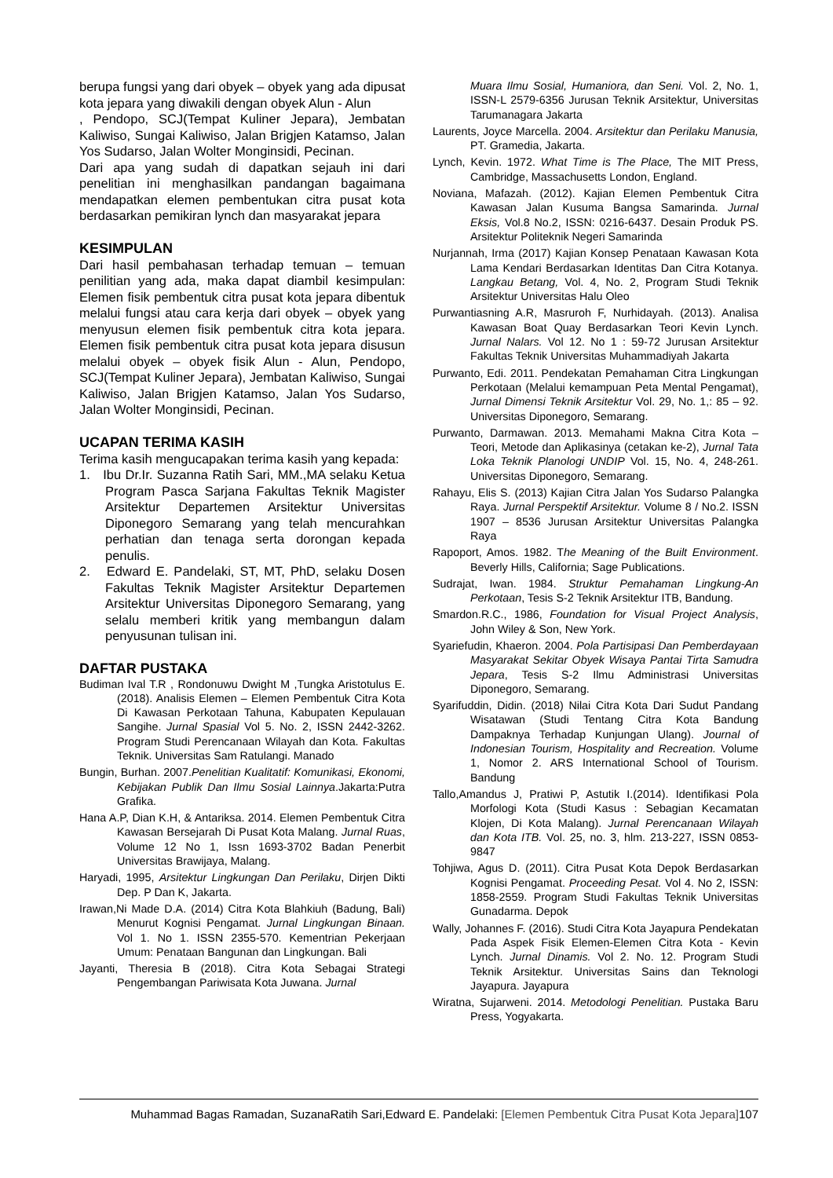berupa fungsi yang dari obyek – obyek yang ada dipusat kota jepara yang diwakili dengan obyek Alun - Alun
, Pendopo, SCJ(Tempat Kuliner Jepara), Jembatan Kaliwiso, Sungai Kaliwiso, Jalan Brigjen Katamso, Jalan Yos Sudarso, Jalan Wolter Monginsidi, Pecinan.
Dari apa yang sudah di dapatkan sejauh ini dari penelitian ini menghasilkan pandangan bagaimana mendapatkan elemen pembentukan citra pusat kota berdasarkan pemikiran lynch dan masyarakat jepara
KESIMPULAN
Dari hasil pembahasan terhadap temuan – temuan penilitian yang ada, maka dapat diambil kesimpulan: Elemen fisik pembentuk citra pusat kota jepara dibentuk melalui fungsi atau cara kerja dari obyek – obyek yang menyusun elemen fisik pembentuk citra kota jepara. Elemen fisik pembentuk citra pusat kota jepara disusun melalui obyek – obyek fisik Alun - Alun, Pendopo, SCJ(Tempat Kuliner Jepara), Jembatan Kaliwiso, Sungai Kaliwiso, Jalan Brigjen Katamso, Jalan Yos Sudarso, Jalan Wolter Monginsidi, Pecinan.
UCAPAN TERIMA KASIH
Terima kasih mengucapakan terima kasih yang kepada:
1. Ibu Dr.Ir. Suzanna Ratih Sari, MM.,MA selaku Ketua Program Pasca Sarjana Fakultas Teknik Magister Arsitektur Departemen Arsitektur Universitas Diponegoro Semarang yang telah mencurahkan perhatian dan tenaga serta dorongan kepada penulis.
2. Edward E. Pandelaki, ST, MT, PhD, selaku Dosen Fakultas Teknik Magister Arsitektur Departemen Arsitektur Universitas Diponegoro Semarang, yang selalu memberi kritik yang membangun dalam penyusunan tulisan ini.
DAFTAR PUSTAKA
Budiman Ival T.R , Rondonuwu Dwight M ,Tungka Aristotulus E. (2018). Analisis Elemen – Elemen Pembentuk Citra Kota Di Kawasan Perkotaan Tahuna, Kabupaten Kepulauan Sangihe. Jurnal Spasial Vol 5. No. 2, ISSN 2442-3262. Program Studi Perencanaan Wilayah dan Kota. Fakultas Teknik. Universitas Sam Ratulangi. Manado
Bungin, Burhan. 2007.Penelitian Kualitatif: Komunikasi, Ekonomi, Kebijakan Publik Dan Ilmu Sosial Lainnya.Jakarta:Putra Grafika.
Hana A.P, Dian K.H, & Antariksa. 2014. Elemen Pembentuk Citra Kawasan Bersejarah Di Pusat Kota Malang. Jurnal Ruas, Volume 12 No 1, Issn 1693-3702 Badan Penerbit Universitas Brawijaya, Malang.
Haryadi, 1995, Arsitektur Lingkungan Dan Perilaku, Dirjen Dikti Dep. P Dan K, Jakarta.
Irawan,Ni Made D.A. (2014) Citra Kota Blahkiuh (Badung, Bali) Menurut Kognisi Pengamat. Jurnal Lingkungan Binaan. Vol 1. No 1. ISSN 2355-570. Kementrian Pekerjaan Umum: Penataan Bangunan dan Lingkungan. Bali
Jayanti, Theresia B (2018). Citra Kota Sebagai Strategi Pengembangan Pariwisata Kota Juwana. Jurnal
Muara Ilmu Sosial, Humaniora, dan Seni. Vol. 2, No. 1, ISSN-L 2579-6356 Jurusan Teknik Arsitektur, Universitas Tarumanagara Jakarta
Laurents, Joyce Marcella. 2004. Arsitektur dan Perilaku Manusia, PT. Gramedia, Jakarta.
Lynch, Kevin. 1972. What Time is The Place, The MIT Press, Cambridge, Massachusetts London, England.
Noviana, Mafazah. (2012). Kajian Elemen Pembentuk Citra Kawasan Jalan Kusuma Bangsa Samarinda. Jurnal Eksis, Vol.8 No.2, ISSN: 0216-6437. Desain Produk PS. Arsitektur Politeknik Negeri Samarinda
Nurjannah, Irma (2017) Kajian Konsep Penataan Kawasan Kota Lama Kendari Berdasarkan Identitas Dan Citra Kotanya. Langkau Betang, Vol. 4, No. 2, Program Studi Teknik Arsitektur Universitas Halu Oleo
Purwantiasning A.R, Masruroh F, Nurhidayah. (2013). Analisa Kawasan Boat Quay Berdasarkan Teori Kevin Lynch. Jurnal Nalars. Vol 12. No 1 : 59-72 Jurusan Arsitektur Fakultas Teknik Universitas Muhammadiyah Jakarta
Purwanto, Edi. 2011. Pendekatan Pemahaman Citra Lingkungan Perkotaan (Melalui kemampuan Peta Mental Pengamat), Jurnal Dimensi Teknik Arsitektur Vol. 29, No. 1,: 85 – 92. Universitas Diponegoro, Semarang.
Purwanto, Darmawan. 2013. Memahami Makna Citra Kota – Teori, Metode dan Aplikasinya (cetakan ke-2), Jurnal Tata Loka Teknik Planologi UNDIP Vol. 15, No. 4, 248-261. Universitas Diponegoro, Semarang.
Rahayu, Elis S. (2013) Kajian Citra Jalan Yos Sudarso Palangka Raya. Jurnal Perspektif Arsitektur. Volume 8 / No.2. ISSN 1907 – 8536 Jurusan Arsitektur Universitas Palangka Raya
Rapoport, Amos. 1982. The Meaning of the Built Environment. Beverly Hills, California; Sage Publications.
Sudrajat, Iwan. 1984. Struktur Pemahaman Lingkung-An Perkotaan, Tesis S-2 Teknik Arsitektur ITB, Bandung.
Smardon.R.C., 1986, Foundation for Visual Project Analysis, John Wiley & Son, New York.
Syariefudin, Khaeron. 2004. Pola Partisipasi Dan Pemberdayaan Masyarakat Sekitar Obyek Wisaya Pantai Tirta Samudra Jepara, Tesis S-2 Ilmu Administrasi Universitas Diponegoro, Semarang.
Syarifuddin, Didin. (2018) Nilai Citra Kota Dari Sudut Pandang Wisatawan (Studi Tentang Citra Kota Bandung Dampaknya Terhadap Kunjungan Ulang). Journal of Indonesian Tourism, Hospitality and Recreation. Volume 1, Nomor 2. ARS International School of Tourism. Bandung
Tallo,Amandus J, Pratiwi P, Astutik I.(2014). Identifikasi Pola Morfologi Kota (Studi Kasus : Sebagian Kecamatan Klojen, Di Kota Malang). Jurnal Perencanaan Wilayah dan Kota ITB. Vol. 25, no. 3, hlm. 213-227, ISSN 0853-9847
Tohjiwa, Agus D. (2011). Citra Pusat Kota Depok Berdasarkan Kognisi Pengamat. Proceeding Pesat. Vol 4. No 2, ISSN: 1858-2559. Program Studi Fakultas Teknik Universitas Gunadarma. Depok
Wally, Johannes F. (2016). Studi Citra Kota Jayapura Pendekatan Pada Aspek Fisik Elemen-Elemen Citra Kota - Kevin Lynch. Jurnal Dinamis. Vol 2. No. 12. Program Studi Teknik Arsitektur. Universitas Sains dan Teknologi Jayapura. Jayapura
Wiratna, Sujarweni. 2014. Metodologi Penelitian. Pustaka Baru Press, Yogyakarta.
Muhammad Bagas Ramadan, SuzanaRatih Sari,Edward E. Pandelaki: [Elemen Pembentuk Citra Pusat Kota Jepara] 107